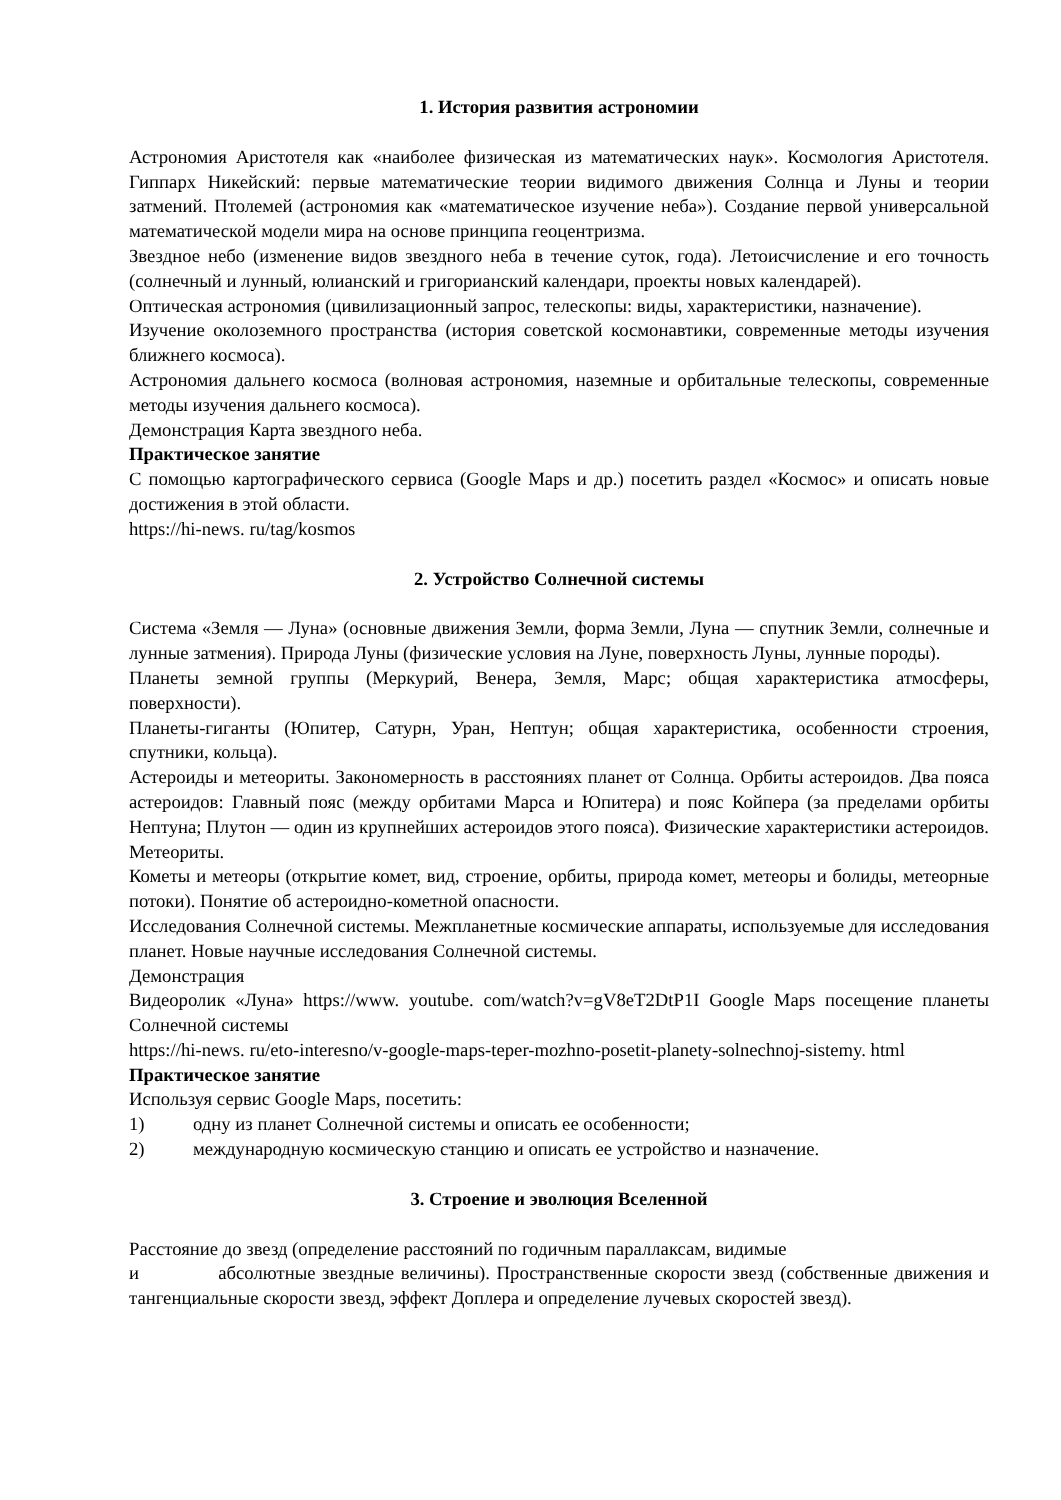1. История развития астрономии
Астрономия Аристотеля как «наиболее физическая из математических наук». Космология Аристотеля. Гиппарх Никейский: первые математические теории видимого движения Солнца и Луны и теории затмений. Птолемей (астрономия как «математическое изучение неба»). Создание первой универсальной математической модели мира на основе принципа геоцентризма.
Звездное небо (изменение видов звездного неба в течение суток, года). Летоисчисление и его точность (солнечный и лунный, юлианский и григорианский календари, проекты новых календарей).
Оптическая астрономия (цивилизационный запрос, телескопы: виды, характеристики, назначение).
Изучение околоземного пространства (история советской космонавтики, современные методы изучения ближнего космоса).
Астрономия дальнего космоса (волновая астрономия, наземные и орбитальные телескопы, современные методы изучения дальнего космоса).
Демонстрация Карта звездного неба.
Практическое занятие
С помощью картографического сервиса (Google Maps и др.) посетить раздел «Космос» и описать новые достижения в этой области.
https://hi-news. ru/tag/kosmos
2. Устройство Солнечной системы
Система «Земля — Луна» (основные движения Земли, форма Земли, Луна — спутник Земли, солнечные и лунные затмения). Природа Луны (физические условия на Луне, поверхность Луны, лунные породы).
Планеты земной группы (Меркурий, Венера, Земля, Марс; общая характеристика атмосферы, поверхности).
Планеты-гиганты (Юпитер, Сатурн, Уран, Нептун; общая характеристика, особенности строения, спутники, кольца).
Астероиды и метеориты. Закономерность в расстояниях планет от Солнца. Орбиты астероидов. Два пояса астероидов: Главный пояс (между орбитами Марса и Юпитера) и пояс Койпера (за пределами орбиты Нептуна; Плутон — один из крупнейших астероидов этого пояса). Физические характеристики астероидов. Метеориты.
Кометы и метеоры (открытие комет, вид, строение, орбиты, природа комет, метеоры и болиды, метеорные потоки). Понятие об астероидно-кометной опасности.
Исследования Солнечной системы. Межпланетные космические аппараты, используемые для исследования планет. Новые научные исследования Солнечной системы.
Демонстрация
Видеоролик «Луна» https://www. youtube. com/watch?v=gV8eT2DtP1I Google Maps посещение планеты Солнечной системы
https://hi-news. ru/eto-interesno/v-google-maps-teper-mozhno-posetit-planety-solnechnoj-sistemy. html
Практическое занятие
Используя сервис Google Maps, посетить:
1) одну из планет Солнечной системы и описать ее особенности;
2) международную космическую станцию и описать ее устройство и назначение.
3. Строение и эволюция Вселенной
Расстояние до звезд (определение расстояний по годичным параллаксам, видимые
и абсолютные звездные величины). Пространственные скорости звезд (собственные движения и тангенциальные скорости звезд, эффект Доплера и определение лучевых скоростей звезд).